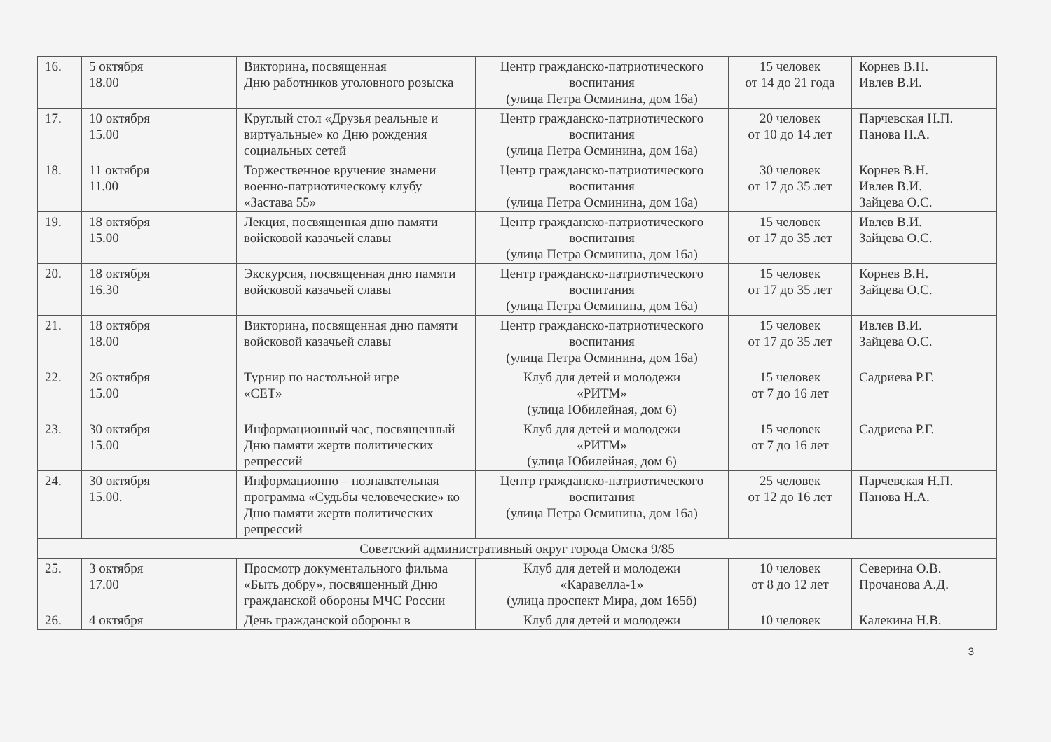| 16. | 5 октября 18.00 | Викторина, посвященная Дню работников уголовного розыска | Центр гражданско-патриотического воспитания (улица Петра Осминина, дом 16а) | 15 человек от 14 до 21 года | Корнев В.Н. Ивлев В.И. |
| 17. | 10 октября 15.00 | Круглый стол «Друзья реальные и виртуальные» ко Дню рождения социальных сетей | Центр гражданско-патриотического воспитания (улица Петра Осминина, дом 16а) | 20 человек от 10 до 14 лет | Парчевская Н.П. Панова Н.А. |
| 18. | 11 октября 11.00 | Торжественное вручение знамени военно-патриотическому клубу «Застава 55» | Центр гражданско-патриотического воспитания (улица Петра Осминина, дом 16а) | 30 человек от 17 до 35 лет | Корнев В.Н. Ивлев В.И. Зайцева О.С. |
| 19. | 18 октября 15.00 | Лекция, посвященная дню памяти войсковой казачьей славы | Центр гражданско-патриотического воспитания (улица Петра Осминина, дом 16а) | 15 человек от 17 до 35 лет | Ивлев В.И. Зайцева О.С. |
| 20. | 18 октября 16.30 | Экскурсия, посвященная дню памяти войсковой казачьей славы | Центр гражданско-патриотического воспитания (улица Петра Осминина, дом 16а) | 15 человек от 17 до 35 лет | Корнев В.Н. Зайцева О.С. |
| 21. | 18 октября 18.00 | Викторина, посвященная дню памяти войсковой казачьей славы | Центр гражданско-патриотического воспитания (улица Петра Осминина, дом 16а) | 15 человек от 17 до 35 лет | Ивлев В.И. Зайцева О.С. |
| 22. | 26 октября 15.00 | Турнир по настольной игре «СЕТ» | Клуб для детей и молодежи «РИТМ» (улица Юбилейная, дом 6) | 15 человек от 7 до 16 лет | Садриева Р.Г. |
| 23. | 30 октября 15.00 | Информационный час, посвященный Дню памяти жертв политических репрессий | Клуб для детей и молодежи «РИТМ» (улица Юбилейная, дом 6) | 15 человек от 7 до 16 лет | Садриева Р.Г. |
| 24. | 30 октября 15.00. | Информационно – познавательная программа «Судьбы человеческие» ко Дню памяти жертв политических репрессий | Центр гражданско-патриотического воспитания (улица Петра Осминина, дом 16а) | 25 человек от 12 до 16 лет | Парчевская Н.П. Панова Н.А. |
| Советский административный округ города Омска 9/85 | | | | | |
| 25. | 3 октября 17.00 | Просмотр документального фильма «Быть добру», посвященный Дню гражданской обороны МЧС России | Клуб для детей и молодежи «Каравелла-1» (улица проспект Мира, дом 165б) | 10 человек от 8 до 12 лет | Северина О.В. Прочанова А.Д. |
| 26. | 4 октября | День гражданской обороны в | Клуб для детей и молодежи | 10 человек | Калекина Н.В. |
3